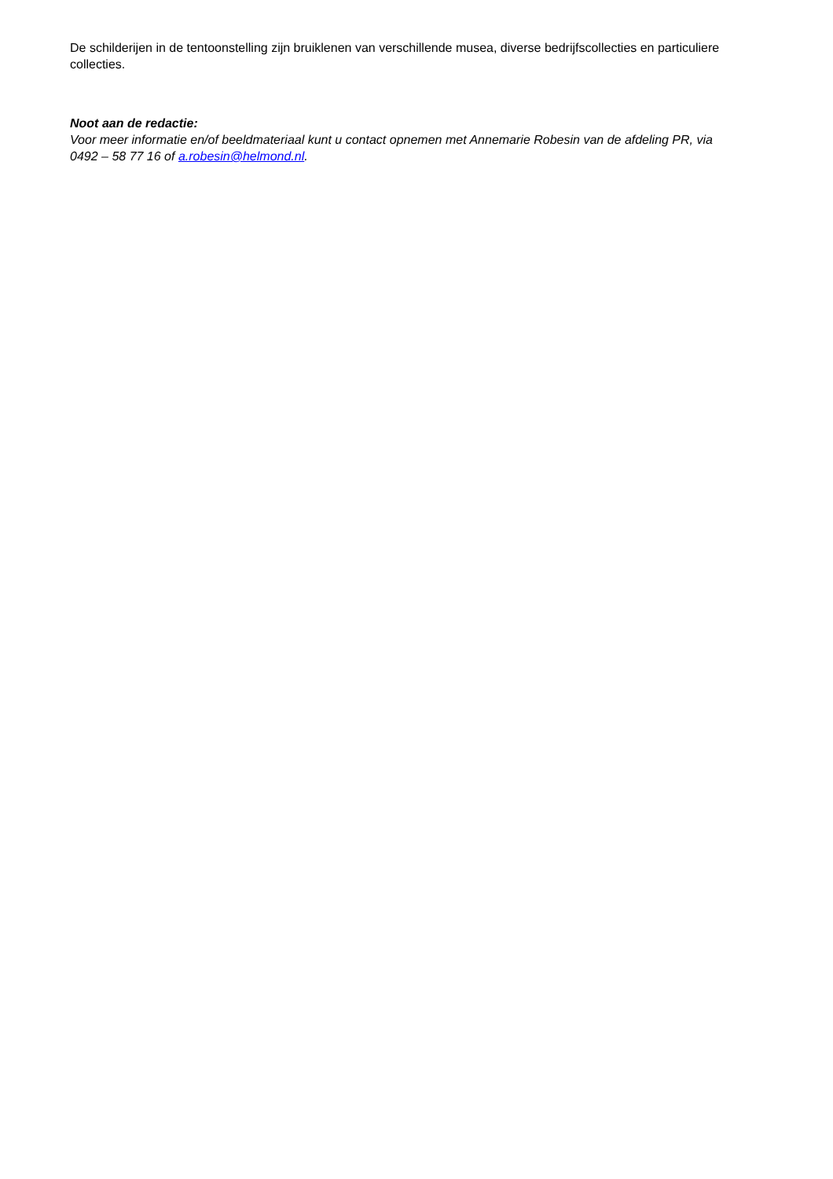De schilderijen in de tentoonstelling zijn bruiklenen van verschillende musea, diverse bedrijfscollecties en particuliere collecties.
Noot aan de redactie:
Voor meer informatie en/of beeldmateriaal kunt u contact opnemen met Annemarie Robesin van de afdeling PR, via 0492 – 58 77 16 of a.robesin@helmond.nl.